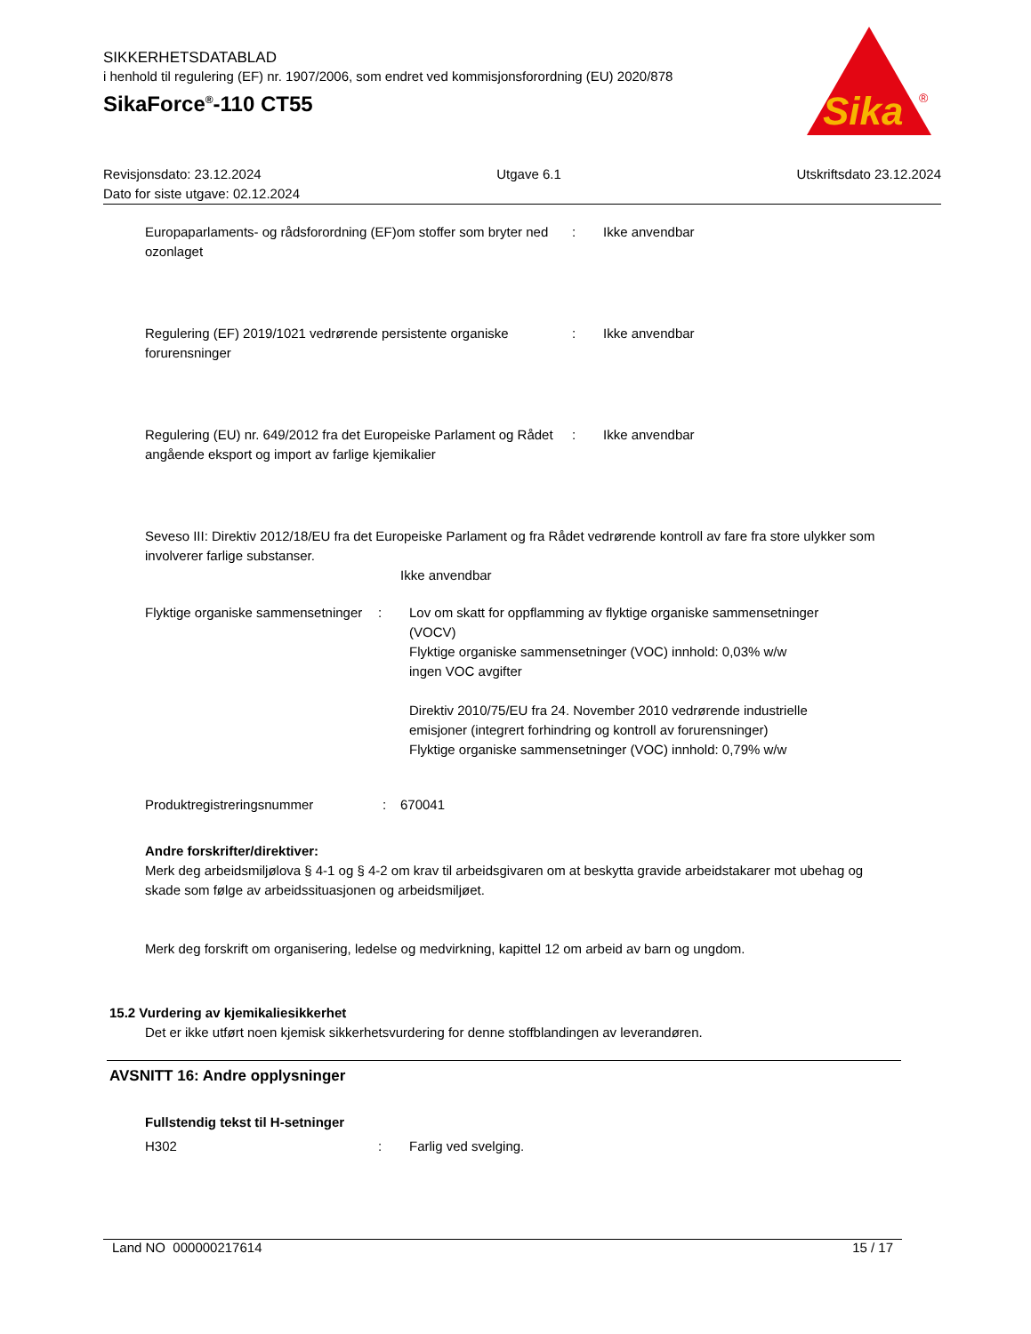SIKKERHETSDATABLAD
i henhold til regulering (EF) nr. 1907/2006, som endret ved kommisjonsforordning (EU) 2020/878
SikaForce<sup>®</sup>-110 CT55
Sika
®
Revisjonsdato: 23.12.2024 Utgave 6.1 Utskriftsdato 23.12.2024
Dato for siste utgave: 02.12.2024
Europaparlaments- og rådsforordning (EF)om stoffer som bryter ned ozonlaget
: Ikke anvendbar
Regulering (EF) 2019/1021 vedrørende persistente organiske forurensninger
: Ikke anvendbar
Regulering (EU) nr. 649/2012 fra det Europeiske Parlament og Rådet angående eksport og import av farlige kjemikalier
: Ikke anvendbar
Seveso III: Direktiv 2012/18/EU fra det Europeiske Parlament og fra Rådet vedrørende kontroll av fare fra store ulykker som involverer farlige substanser.
Ikke anvendbar
Flyktige organiske sammensetninger
: Lov om skatt for oppflamming av flyktige organiske sammensetninger (VOCV)
Flyktige organiske sammensetninger (VOC) innhold: 0,03% w/w
ingen VOC avgifter
Direktiv 2010/75/EU fra 24. November 2010 vedrørende industrielle emisjoner (integrert forhindring og kontroll av forurensninger)
Flyktige organiske sammensetninger (VOC) innhold: 0,79% w/w
Produktregistreringsnummer : 670041
Andre forskrifter/direktiver:
Merk deg arbeidsmiljølova § 4-1 og § 4-2 om krav til arbeidsgivaren om at beskytta gravide arbeidstakarer mot ubehag og skade som følge av arbeidssituasjonen og arbeidsmiljøet.
Merk deg forskrift om organisering, ledelse og medvirkning, kapittel 12 om arbeid av barn og ungdom.
15.2 Vurdering av kjemikaliesikkerhet
Det er ikke utført noen kjemisk sikkerhetsvurdering for denne stoffblandingen av leverandøren.
AVSNITT 16: Andre opplysninger
Fullstendig tekst til H-setninger
H302 : Farlig ved svelging.
Land NO 000000217614 15 / 17